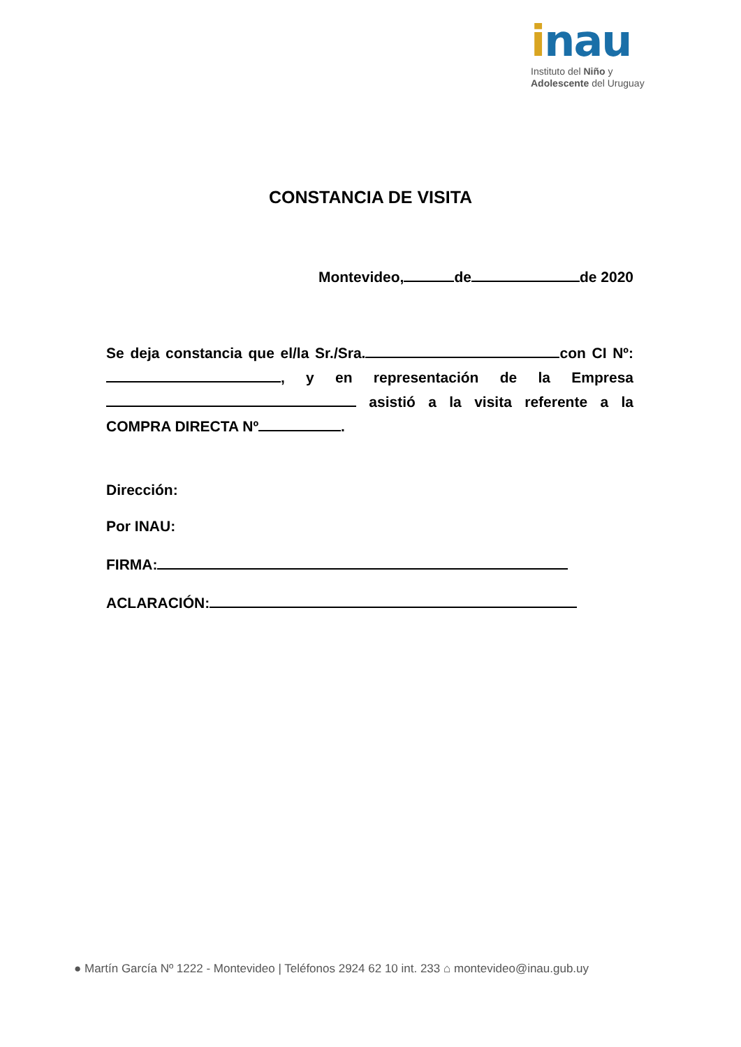inau
Instituto del Niño y
Adolescente del Uruguay
CONSTANCIA DE VISITA
Montevideo, de de 2020
Se deja constancia que el/la Sr./Sra. con CI Nº: , y en representación de la Empresa asistió a la visita referente a la COMPRA DIRECTA Nº .
Dirección:
Por INAU:
FIRMA:
ACLARACIÓN:
● Martín García Nº 1222 - Montevideo | Teléfonos 2924 62 10 int. 233 ⌂ montevideo@inau.gub.uy